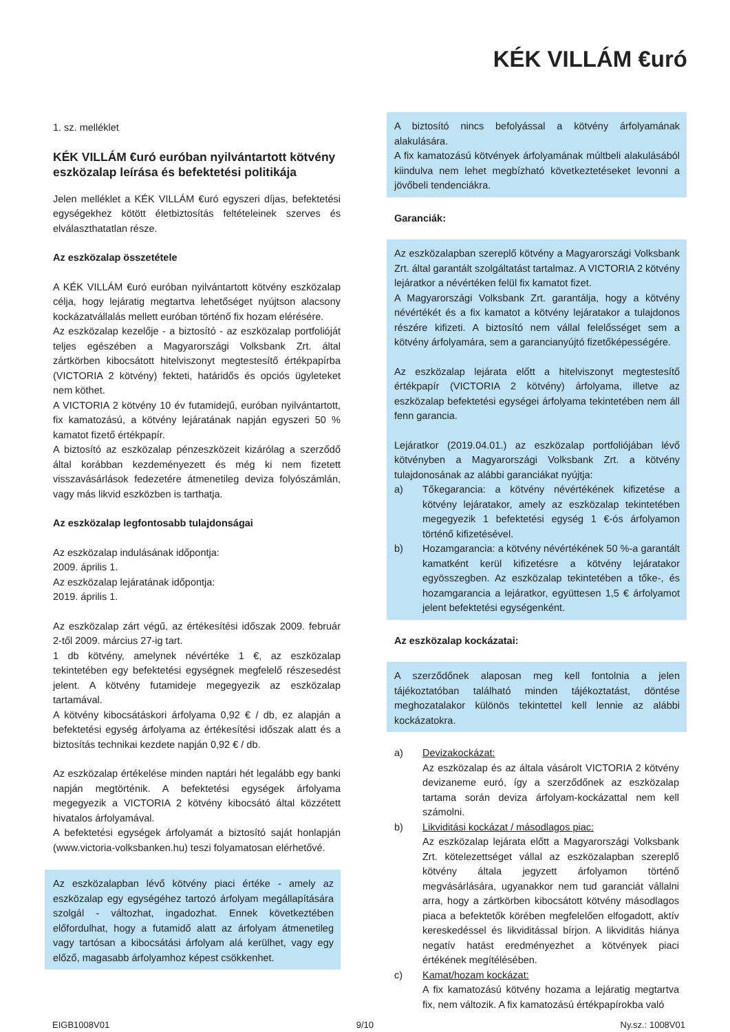KÉK VILLÁM €uró
1. sz. melléklet
KÉK VILLÁM €uró euróban nyilvántartott kötvény eszközalap leírása és befektetési politikája
Jelen melléklet a KÉK VILLÁM €uró egyszeri díjas, befektetési egységekhez kötött életbiztosítás feltételeinek szerves és elválaszthatatlan része.
Az eszközalap összetétele
A KÉK VILLÁM €uró euróban nyilvántartott kötvény eszközalap célja, hogy lejáratig megtartva lehetőséget nyújtson alacsony kockázatvállalás mellett euróban történő fix hozam elérésére.
Az eszközalap kezelője - a biztosító - az eszközalap portfolióját teljes egészében a Magyarországi Volksbank Zrt. által zártkörben kibocsátott hitelviszonyt megtestesítő értékpapírba (VICTORIA 2 kötvény) fekteti, határidős és opciós ügyleteket nem köthet.
A VICTORIA 2 kötvény 10 év futamidejű, euróban nyilvántartott, fix kamatozású, a kötvény lejáratának napján egyszeri 50 % kamatot fizető értékpapír.
A biztosító az eszközalap pénzeszközeit kizárólag a szerződő által korábban kezdeményezett és még ki nem fizetett visszavásárlások fedezetére átmenetileg deviza folyószámlán, vagy más likvid eszközben is tarthatja.
Az eszközalap legfontosabb tulajdonságai
Az eszközalap indulásának időpontja:
2009. április 1.
Az eszközalap lejáratának időpontja:
2019. április 1.
Az eszközalap zárt végű, az értékesítési időszak 2009. február 2-től 2009. március 27-ig tart.
1 db kötvény, amelynek névértéke 1 €, az eszközalap tekintetében egy befektetési egységnek megfelelő részesedést jelent. A kötvény futamideje megegyezik az eszközalap tartamával.
A kötvény kibocsátáskori árfolyama 0,92 € / db, ez alapján a befektetési egység árfolyama az értékesítési időszak alatt és a biztosítás technikai kezdete napján 0,92 € / db.
Az eszközalap értékelése minden naptári hét legalább egy banki napján megtörténik. A befektetési egységek árfolyama megegyezik a VICTORIA 2 kötvény kibocsátó által közzétett hivatalos árfolyamával.
A befektetési egységek árfolyamát a biztosító saját honlapján (www.victoria-volksbanken.hu) teszi folyamatosan elérhetővé.
Az eszközalapban lévő kötvény piaci értéke - amely az eszközalap egy egységéhez tartozó árfolyam megállapítására szolgál - változhat, ingadozhat. Ennek következtében előfordulhat, hogy a futamidő alatt az árfolyam átmenetileg vagy tartósan a kibocsátási árfolyam alá kerülhet, vagy egy előző, magasabb árfolyamhoz képest csökkenhet.
A biztosító nincs befolyással a kötvény árfolyamának alakulására.
A fix kamatozású kötvények árfolyamának múltbeli alakulásából kiindulva nem lehet megbízható következtetéseket levonni a jövőbeli tendenciákra.
Garanciák:
Az eszközalapban szereplő kötvény a Magyarországi Volksbank Zrt. által garantált szolgáltatást tartalmaz. A VICTORIA 2 kötvény lejáratkor a névértéken felül fix kamatot fizet.
A Magyarországi Volksbank Zrt. garantálja, hogy a kötvény névértékét és a fix kamatot a kötvény lejáratakor a tulajdonos részére kifizeti. A biztosító nem vállal felelősséget sem a kötvény árfolyamára, sem a garancianyújtó fizetőképességére.
Az eszközalap lejárata előtt a hitelviszonyt megtestesítő értékpapír (VICTORIA 2 kötvény) árfolyama, illetve az eszközalap befektetési egységei árfolyama tekintetében nem áll fenn garancia.
Lejáratkor (2019.04.01.) az eszközalap portfoliójában lévő kötvényben a Magyarországi Volksbank Zrt. a kötvény tulajdonosának az alábbi garanciákat nyújtja:
a) Tőkegarancia: a kötvény névértékének kifizetése a kötvény lejáratakor, amely az eszközalap tekintetében megegyezik 1 befektetési egység 1 €-ós árfolyamon történő kifizetésével.
b) Hozamgarancia: a kötvény névértékének 50 %-a garantált kamatként kerül kifizetésre a kötvény lejáratakor egyösszegben. Az eszközalap tekintetében a tőke-, és hozamgarancia a lejáratkor, együttesen 1,5 € árfolyamot jelent befektetési egységenként.
Az eszközalap kockázatai:
A szerződőnek alaposan meg kell fontolnia a jelen tájékoztatóban található minden tájékoztatást, döntése meghozatalakor különös tekintettel kell lennie az alábbi kockázatokra.
a) Devizakockázat:
Az eszközalap és az általa vásárolt VICTORIA 2 kötvény devizaneme euró, így a szerződőnek az eszközalap tartama során deviza árfolyam-kockázattal nem kell számolni.
b) Likviditási kockázat / másodlagos piac:
Az eszközalap lejárata előtt a Magyarországi Volksbank Zrt. kötelezettséget vállal az eszközalapban szereplő kötvény általa jegyzett árfolyamon történő megvásárlására, ugyanakkor nem tud garanciát vállalni arra, hogy a zártkörben kibocsátott kötvény másodlagos piaca a befektetők körében megfelelően elfogadott, aktív kereskedéssel és likviditással bírjon. A likviditás hiánya negatív hatást eredményezhet a kötvények piaci értékének megítélésében.
c) Kamat/hozam kockázat:
A fix kamatozású kötvény hozama a lejáratig megtartva fix, nem változik. A fix kamatozású értékpapírokba való
EIGB1008V01 9/10 Ny.sz.: 1008V01